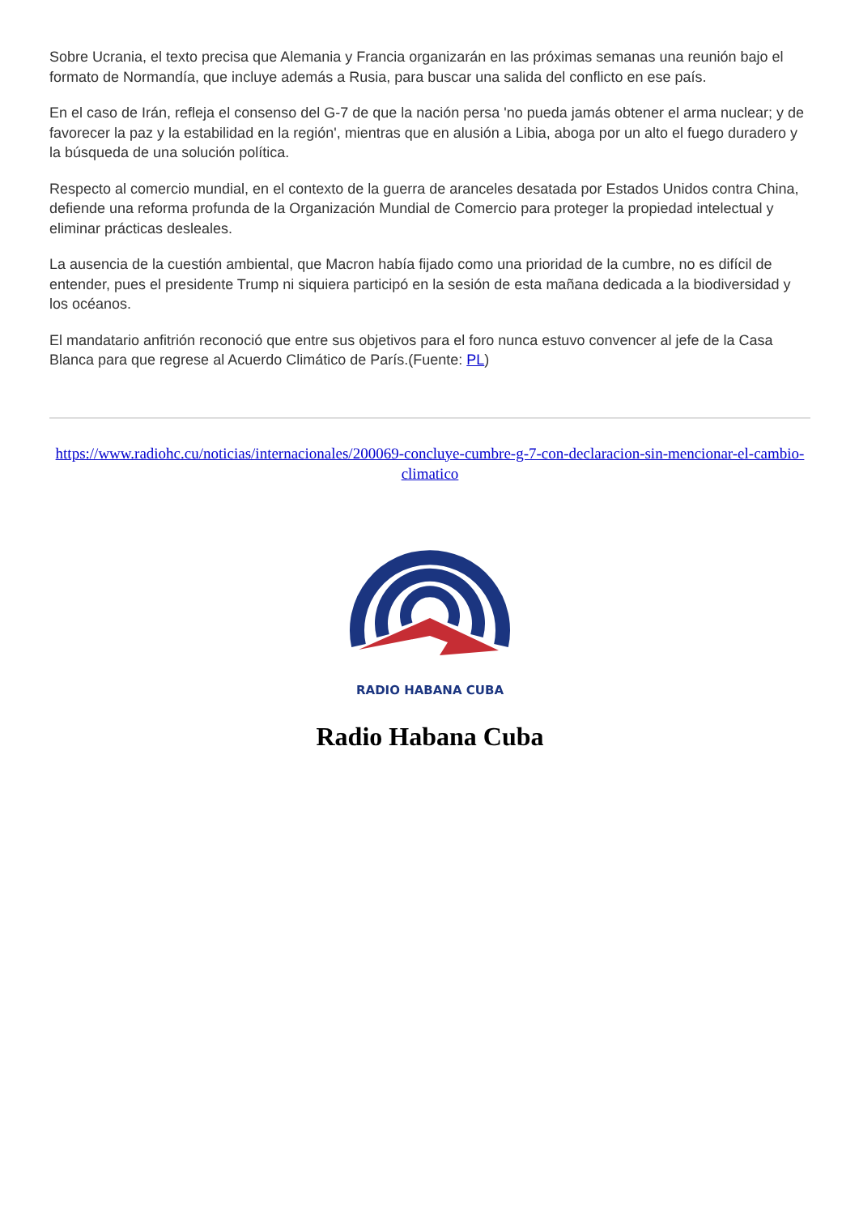Sobre Ucrania, el texto precisa que Alemania y Francia organizarán en las próximas semanas una reunión bajo el formato de Normandía, que incluye además a Rusia, para buscar una salida del conflicto en ese país.
En el caso de Irán, refleja el consenso del G-7 de que la nación persa 'no pueda jamás obtener el arma nuclear; y de favorecer la paz y la estabilidad en la región', mientras que en alusión a Libia, aboga por un alto el fuego duradero y la búsqueda de una solución política.
Respecto al comercio mundial, en el contexto de la guerra de aranceles desatada por Estados Unidos contra China, defiende una reforma profunda de la Organización Mundial de Comercio para proteger la propiedad intelectual y eliminar prácticas desleales.
La ausencia de la cuestión ambiental, que Macron había fijado como una prioridad de la cumbre, no es difícil de entender, pues el presidente Trump ni siquiera participó en la sesión de esta mañana dedicada a la biodiversidad y los océanos.
El mandatario anfitrión reconoció que entre sus objetivos para el foro nunca estuvo convencer al jefe de la Casa Blanca para que regrese al Acuerdo Climático de París.(Fuente: PL)
https://www.radiohc.cu/noticias/internacionales/200069-concluye-cumbre-g-7-con-declaracion-sin-mencionar-el-cambio-climatico
RADIO HABANA CUBA
Radio Habana Cuba